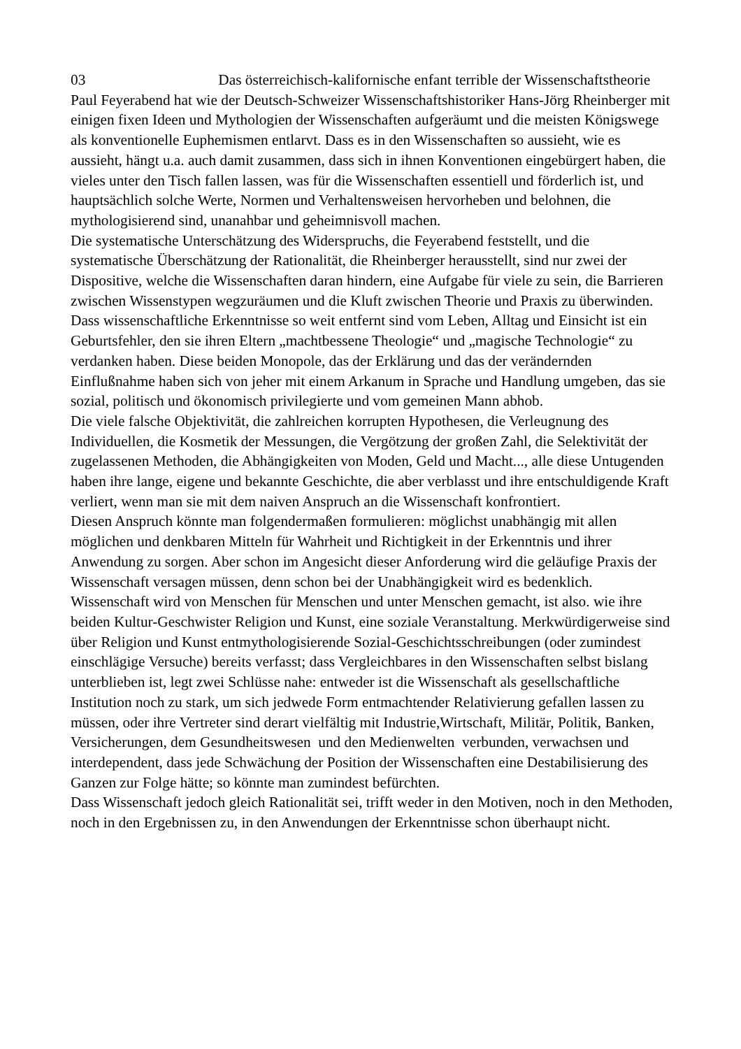03 Das österreichisch-kalifornische enfant terrible der Wissenschaftstheorie Paul Feyerabend hat wie der Deutsch-Schweizer Wissenschaftshistoriker Hans-Jörg Rheinberger mit einigen fixen Ideen und Mythologien der Wissenschaften aufgeräumt und die meisten Königswege als konventionelle Euphemismen entlarvt. Dass es in den Wissenschaften so aussieht, wie es aussieht, hängt u.a. auch damit zusammen, dass sich in ihnen Konventionen eingebürgert haben, die vieles unter den Tisch fallen lassen, was für die Wissenschaften essentiell und förderlich ist, und hauptsächlich solche Werte, Normen und Verhaltensweisen hervorheben und belohnen, die mythologisierend sind, unanahbar und geheimnisvoll machen.
Die systematische Unterschätzung des Widerspruchs, die Feyerabend feststellt, und die systematische Überschätzung der Rationalität, die Rheinberger herausstellt, sind nur zwei der Dispositive, welche die Wissenschaften daran hindern, eine Aufgabe für viele zu sein, die Barrieren zwischen Wissenstypen wegzuräumen und die Kluft zwischen Theorie und Praxis zu überwinden. Dass wissenschaftliche Erkenntnisse so weit entfernt sind vom Leben, Alltag und Einsicht ist ein Geburtsfehler, den sie ihren Eltern „machtbessene Theologie“ und „magische Technologie“ zu verdanken haben. Diese beiden Monopole, das der Erklärung und das der verändernden Einflußnahme haben sich von jeher mit einem Arkanum in Sprache und Handlung umgeben, das sie sozial, politisch und ökonomisch privilegierte und vom gemeinen Mann abhob.
Die viele falsche Objektivität, die zahlreichen korrupten Hypothesen, die Verleugnung des Individuellen, die Kosmetik der Messungen, die Vergötzung der großen Zahl, die Selektivität der zugelassenen Methoden, die Abhängigkeiten von Moden, Geld und Macht..., alle diese Untugenden haben ihre lange, eigene und bekannte Geschichte, die aber verblasst und ihre entschuldigende Kraft verliert, wenn man sie mit dem naiven Anspruch an die Wissenschaft konfrontiert.
Diesen Anspruch könnte man folgendermaßen formulieren: möglichst unabhängig mit allen möglichen und denkbaren Mitteln für Wahrheit und Richtigkeit in der Erkenntnis und ihrer Anwendung zu sorgen. Aber schon im Angesicht dieser Anforderung wird die geläufige Praxis der Wissenschaft versagen müssen, denn schon bei der Unabhängigkeit wird es bedenklich. Wissenschaft wird von Menschen für Menschen und unter Menschen gemacht, ist also. wie ihre beiden Kultur-Geschwister Religion und Kunst, eine soziale Veranstaltung. Merkwürdigerweise sind über Religion und Kunst entmythologisierende Sozial-Geschichtsschreibungen (oder zumindest einschlägige Versuche) bereits verfasst; dass Vergleichbares in den Wissenschaften selbst bislang unterblieben ist, legt zwei Schlüsse nahe: entweder ist die Wissenschaft als gesellschaftliche Institution noch zu stark, um sich jedwede Form entmachtender Relativierung gefallen lassen zu müssen, oder ihre Vertreter sind derart vielfältig mit Industrie,Wirtschaft, Militär, Politik, Banken, Versicherungen, dem Gesundheitswesen und den Medienwelten verbunden, verwachsen und interdependent, dass jede Schwächung der Position der Wissenschaften eine Destabilisierung des Ganzen zur Folge hätte; so könnte man zumindest befürchten.
Dass Wissenschaft jedoch gleich Rationalität sei, trifft weder in den Motiven, noch in den Methoden, noch in den Ergebnissen zu, in den Anwendungen der Erkenntnisse schon überhaupt nicht.